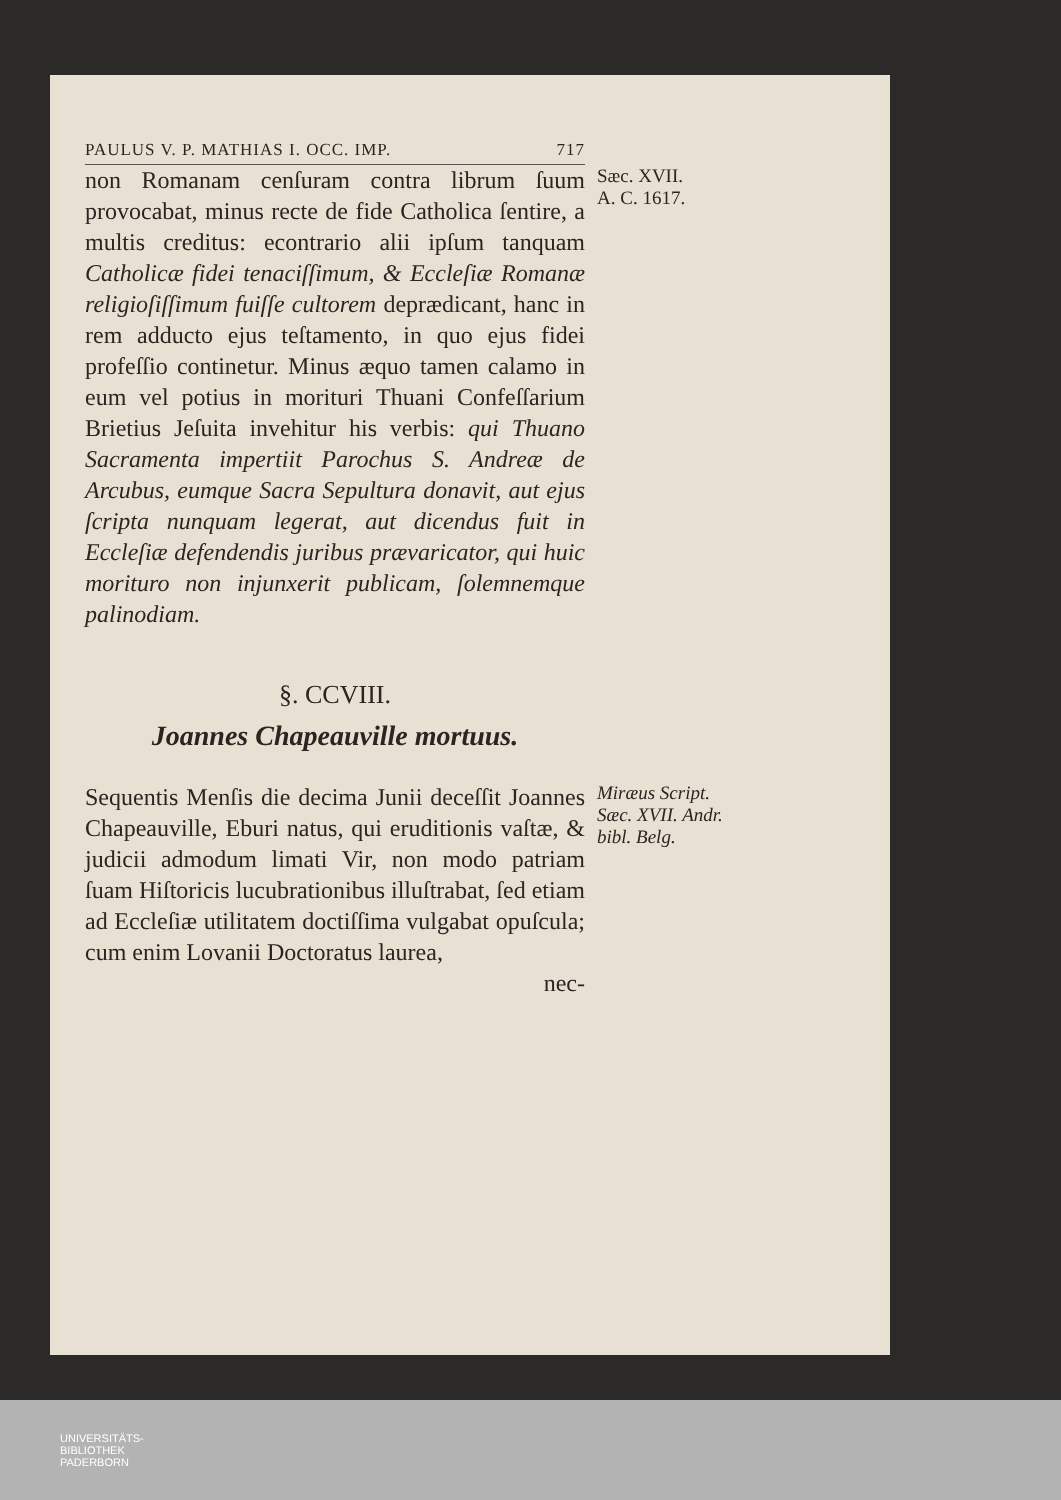PAULUS V. P. MATHIAS I. OCC. IMP. 717
non Romanam cenſuram contra librum ſuum provocabat, minus recte de fide Catholica ſentire, a multis creditus: econtrario alii ipſum tanquam Catholicæ fidei tenaciſſimum, & Eccleſiæ Romanæ religioſiſſimum fuiſſe cultorem deprædicant, hanc in rem adducto ejus teſtamento, in quo ejus fidei profeſſio continetur. Minus æquo tamen calamo in eum vel potius in morituri Thuani Confeſſarium Brietius Jeſuita invehitur his verbis: qui Thuano Sacramenta impertiit Parochus S. Andreæ de Arcubus, eumque Sacra Sepultura donavit, aut ejus ſcripta nunquam legerat, aut dicendus fuit in Eccleſiæ defendendis juribus prævaricator, qui huic morituro non injunxerit publicam, ſolemnemque palinodiam.
Sæc. XVII.
A. C. 1617.
§. CCVIII.
Joannes Chapeauville mortuus.
Sequentis Menſis die decima Junii deceſſit Joannes Chapeauville, Eburi natus, qui eruditionis vaſtæ, & judicii admodum limati Vir, non modo patriam ſuam Hiſtoricis lucubrationibus illuſtrabat, ſed etiam ad Eccleſiæ utilitatem doctiſſima vulgabat opuſcula; cum enim Lovanii Doctoratus laurea,
nec-
Miræus Script. Sæc. XVII. Andr. bibl. Belg.
UNIVERSITÄTS-
BIBLIOTHEK
PADERBORN